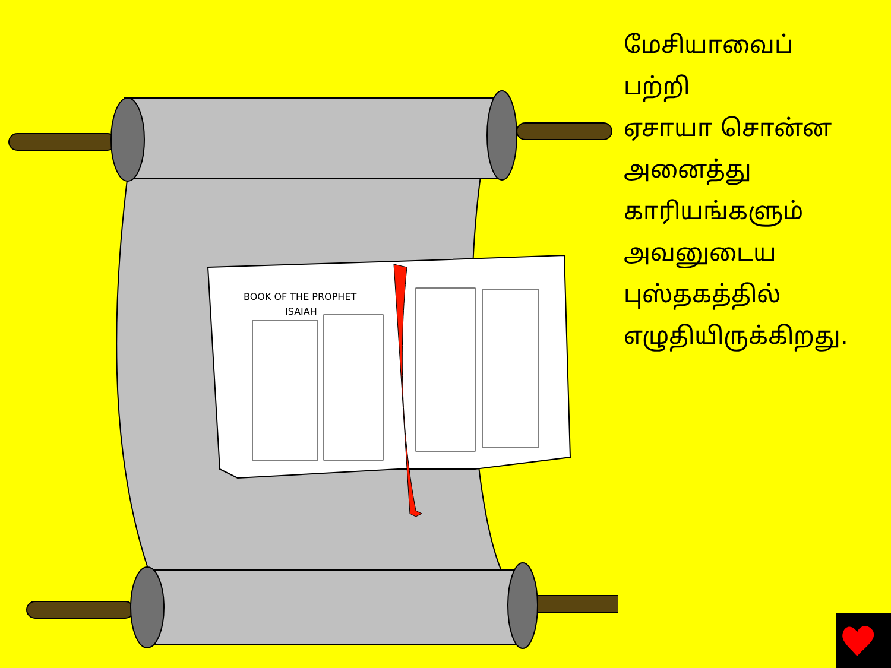BOOK OF THE PROPHET
ISAIAH
மேசியாவைப்
பற்றி
ஏசாயா சொன்ன
அனைத்து
காரியங்களும்
அவனுடைய
புஸ்தகத்தில்
எழுதியிருக்கிறது.